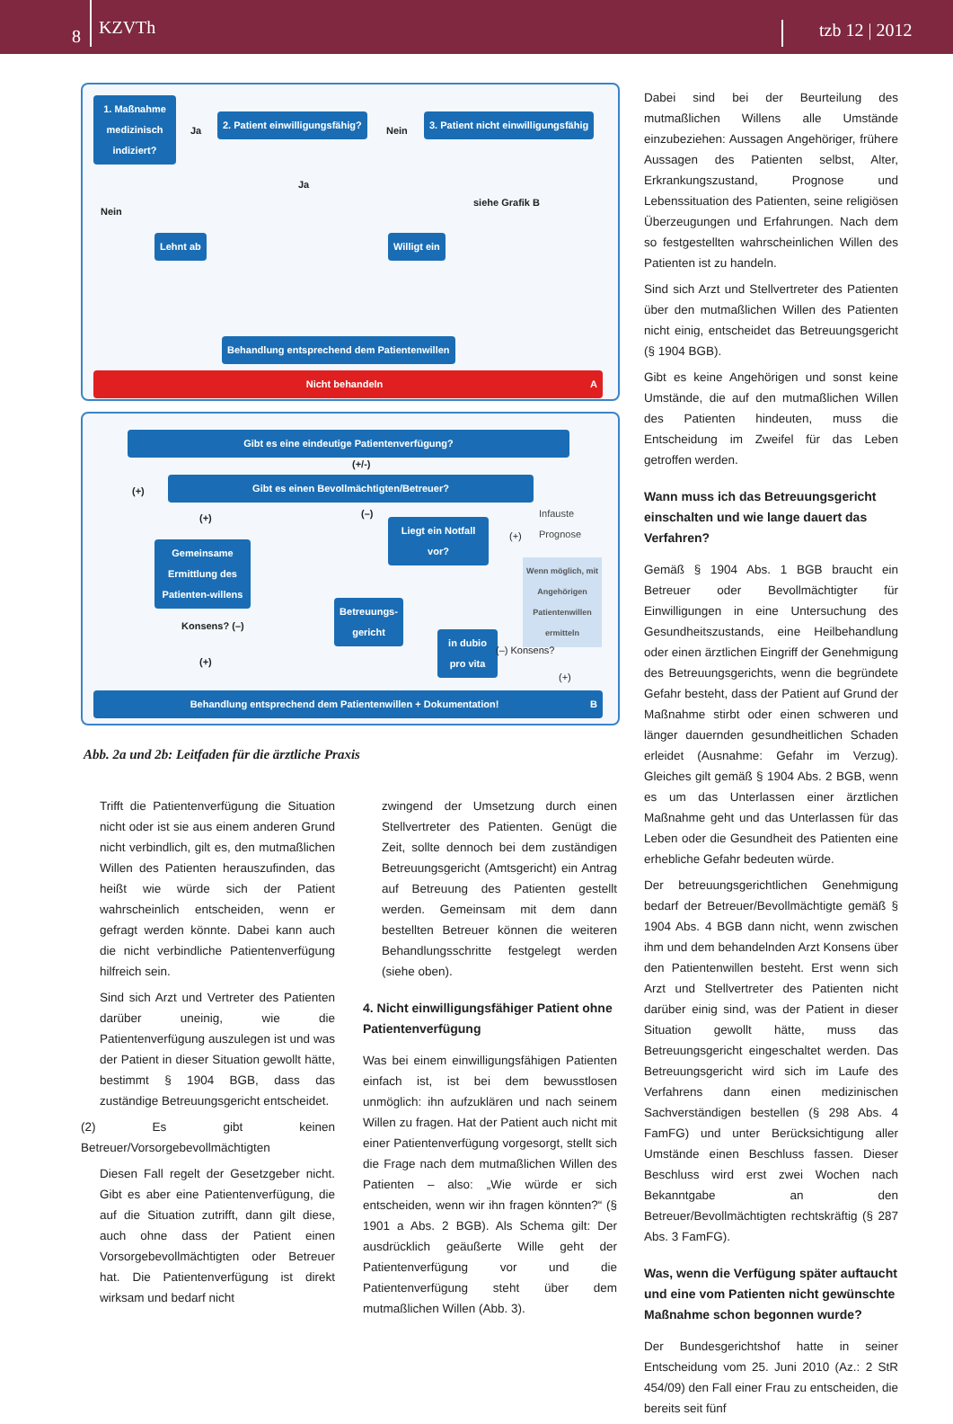8 KZVTh tzb 12 | 2012
1. Maßnahme medizinisch indiziert?
Ja
2. Patient einwilligungsfähig?
Nein
3. Patient nicht einwilligungsfähig
Ja
Nein
siehe Grafik B
Lehnt ab Willigt ein
Behandlung entsprechend dem Patientenwillen
Nicht behandeln A
Gibt es eine eindeutige Patientenverfügung?
(+/-)
(+)
Gibt es einen Bevollmächtigten/Betreuer?
(+) (–)
Liegt ein Notfall vor?
Infauste Prognose
(+)
Gemeinsame Ermittlung des Patienten-willens
Wenn möglich, mit Angehörigen Patientenwillen ermitteln
Konsens? (–)
Betreuungs-gericht
in dubio pro vita
(–) Konsens?
(+)
(+)
Behandlung entsprechend dem Patientenwillen + Dokumentation! B
Abb. 2a und 2b: Leitfaden für die ärztliche Praxis
Trifft die Patientenverfügung die Situation nicht oder ist sie aus einem anderen Grund nicht verbindlich, gilt es, den mutmaßlichen Willen des Patienten herauszufinden, das heißt wie würde sich der Patient wahrscheinlich entscheiden, wenn er gefragt werden könnte. Dabei kann auch die nicht verbindliche Patientenverfügung hilfreich sein.
Sind sich Arzt und Vertreter des Patienten darüber uneinig, wie die Patientenverfügung auszulegen ist und was der Patient in dieser Situation gewollt hätte, bestimmt § 1904 BGB, dass das zuständige Betreuungsgericht entscheidet.
(2) Es gibt keinen Betreuer/Vorsorgebevollmächtigten
Diesen Fall regelt der Gesetzgeber nicht. Gibt es aber eine Patientenverfügung, die auf die Situation zutrifft, dann gilt diese, auch ohne dass der Patient einen Vorsorgebevollmächtigten oder Betreuer hat. Die Patientenverfügung ist direkt wirksam und bedarf nicht
zwingend der Umsetzung durch einen Stellvertreter des Patienten. Genügt die Zeit, sollte dennoch bei dem zuständigen Betreuungsgericht (Amtsgericht) ein Antrag auf Betreuung des Patienten gestellt werden. Gemeinsam mit dem dann bestellten Betreuer können die weiteren Behandlungsschritte festgelegt werden (siehe oben).
4. Nicht einwilligungsfähiger Patient ohne Patientenverfügung
Was bei einem einwilligungsfähigen Patienten einfach ist, ist bei dem bewusstlosen unmöglich: ihn aufzuklären und nach seinem Willen zu fragen. Hat der Patient auch nicht mit einer Patientenverfügung vorgesorgt, stellt sich die Frage nach dem mutmaßlichen Willen des Patienten – also: „Wie würde er sich entscheiden, wenn wir ihn fragen könnten?“ (§ 1901 a Abs. 2 BGB). Als Schema gilt: Der ausdrücklich geäußerte Wille geht der Patientenverfügung vor und die Patientenverfügung steht über dem mutmaßlichen Willen (Abb. 3).
Dabei sind bei der Beurteilung des mutmaßlichen Willens alle Umstände einzubeziehen: Aussagen Angehöriger, frühere Aussagen des Patienten selbst, Alter, Erkrankungszustand, Prognose und Lebenssituation des Patienten, seine religiösen Überzeugungen und Erfahrungen. Nach dem so festgestellten wahrscheinlichen Willen des Patienten ist zu handeln.
Sind sich Arzt und Stellvertreter des Patienten über den mutmaßlichen Willen des Patienten nicht einig, entscheidet das Betreuungsgericht (§ 1904 BGB).
Gibt es keine Angehörigen und sonst keine Umstände, die auf den mutmaßlichen Willen des Patienten hindeuten, muss die Entscheidung im Zweifel für das Leben getroffen werden.
Wann muss ich das Betreuungsgericht einschalten und wie lange dauert das Verfahren?
Gemäß § 1904 Abs. 1 BGB braucht ein Betreuer oder Bevollmächtigter für Einwilligungen in eine Untersuchung des Gesundheitszustands, eine Heilbehandlung oder einen ärztlichen Eingriff der Genehmigung des Betreuungsgerichts, wenn die begründete Gefahr besteht, dass der Patient auf Grund der Maßnahme stirbt oder einen schweren und länger dauernden gesundheitlichen Schaden erleidet (Ausnahme: Gefahr im Verzug). Gleiches gilt gemäß § 1904 Abs. 2 BGB, wenn es um das Unterlassen einer ärztlichen Maßnahme geht und das Unterlassen für das Leben oder die Gesundheit des Patienten eine erhebliche Gefahr bedeuten würde.
Der betreuungsgerichtlichen Genehmigung bedarf der Betreuer/Bevollmächtigte gemäß § 1904 Abs. 4 BGB dann nicht, wenn zwischen ihm und dem behandelnden Arzt Konsens über den Patientenwillen besteht. Erst wenn sich Arzt und Stellvertreter des Patienten nicht darüber einig sind, was der Patient in dieser Situation gewollt hätte, muss das Betreuungsgericht eingeschaltet werden. Das Betreuungsgericht wird sich im Laufe des Verfahrens dann einen medizinischen Sachverständigen bestellen (§ 298 Abs. 4 FamFG) und unter Berücksichtigung aller Umstände einen Beschluss fassen. Dieser Beschluss wird erst zwei Wochen nach Bekanntgabe an den Betreuer/Bevollmächtigten rechtskräftig (§ 287 Abs. 3 FamFG).
Was, wenn die Verfügung später auftaucht und eine vom Patienten nicht gewünschte Maßnahme schon begonnen wurde?
Der Bundesgerichtshof hatte in seiner Entscheidung vom 25. Juni 2010 (Az.: 2 StR 454/09) den Fall einer Frau zu entscheiden, die bereits seit fünf